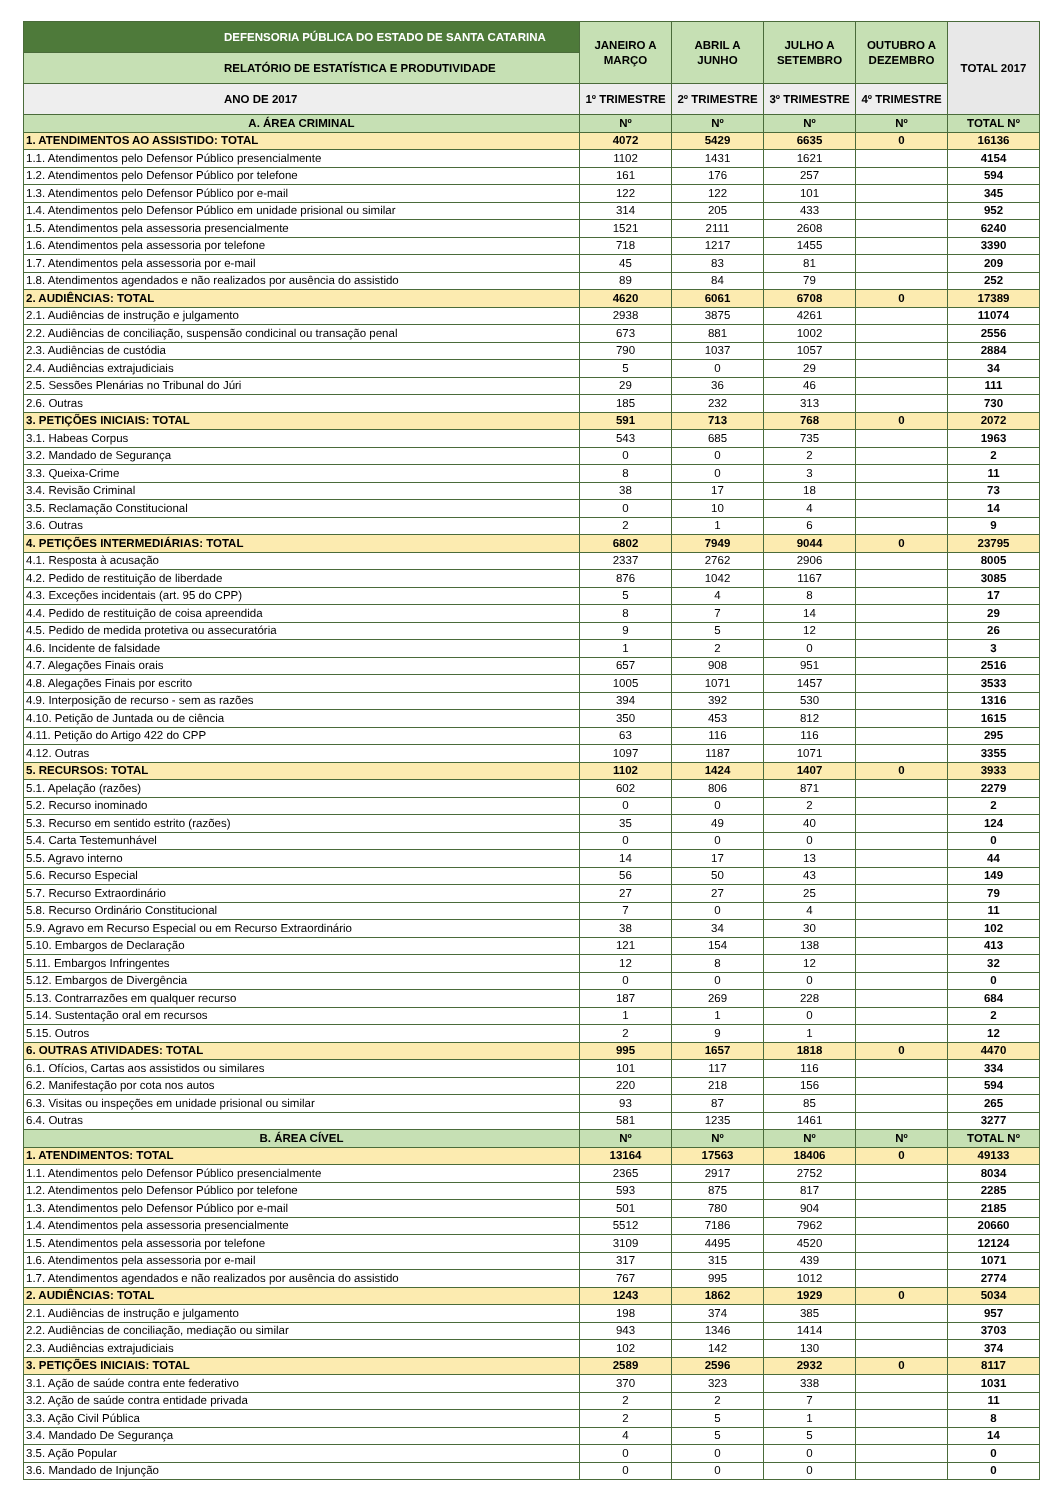| DEFENSORIA PÚBLICA DO ESTADO DE SANTA CATARINA | JANEIRO A MARÇO | ABRIL A JUNHO | JULHO A SETEMBRO | OUTUBRO A DEZEMBRO | TOTAL 2017 |
| RELATÓRIO DE ESTATÍSTICA E PRODUTIVIDADE | | | | | |
| ANO DE 2017 | 1º TRIMESTRE | 2º TRIMESTRE | 3º TRIMESTRE | 4º TRIMESTRE | |
| A. ÁREA CRIMINAL | Nº | Nº | Nº | Nº | TOTAL Nº |
| 1. ATENDIMENTOS AO ASSISTIDO: TOTAL | 4072 | 5429 | 6635 | 0 | 16136 |
| 1.1. Atendimentos pelo Defensor Público presencialmente | 1102 | 1431 | 1621 | | 4154 |
| 1.2. Atendimentos pelo Defensor Público por telefone | 161 | 176 | 257 | | 594 |
| 1.3. Atendimentos pelo Defensor Público por e-mail | 122 | 122 | 101 | | 345 |
| 1.4. Atendimentos pelo Defensor Público em unidade prisional ou similar | 314 | 205 | 433 | | 952 |
| 1.5. Atendimentos pela assessoria presencialmente | 1521 | 2111 | 2608 | | 6240 |
| 1.6. Atendimentos pela assessoria por telefone | 718 | 1217 | 1455 | | 3390 |
| 1.7. Atendimentos pela assessoria por e-mail | 45 | 83 | 81 | | 209 |
| 1.8. Atendimentos agendados e não realizados por ausência do assistido | 89 | 84 | 79 | | 252 |
| 2. AUDIÊNCIAS: TOTAL | 4620 | 6061 | 6708 | 0 | 17389 |
| 2.1. Audiências de instrução e julgamento | 2938 | 3875 | 4261 | | 11074 |
| 2.2. Audiências de conciliação, suspensão condicinal ou transação penal | 673 | 881 | 1002 | | 2556 |
| 2.3. Audiências de custódia | 790 | 1037 | 1057 | | 2884 |
| 2.4. Audiências extrajudiciais | 5 | 0 | 29 | | 34 |
| 2.5. Sessões Plenárias no Tribunal do Júri | 29 | 36 | 46 | | 111 |
| 2.6. Outras | 185 | 232 | 313 | | 730 |
| 3. PETIÇÕES INICIAIS: TOTAL | 591 | 713 | 768 | 0 | 2072 |
| 3.1. Habeas Corpus | 543 | 685 | 735 | | 1963 |
| 3.2. Mandado de Segurança | 0 | 0 | 2 | | 2 |
| 3.3. Queixa-Crime | 8 | 0 | 3 | | 11 |
| 3.4. Revisão Criminal | 38 | 17 | 18 | | 73 |
| 3.5. Reclamação Constitucional | 0 | 10 | 4 | | 14 |
| 3.6. Outras | 2 | 1 | 6 | | 9 |
| 4. PETIÇÕES INTERMEDIÁRIAS: TOTAL | 6802 | 7949 | 9044 | 0 | 23795 |
| 4.1. Resposta à acusação | 2337 | 2762 | 2906 | | 8005 |
| 4.2. Pedido de restituição de liberdade | 876 | 1042 | 1167 | | 3085 |
| 4.3. Exceções incidentais (art. 95 do CPP) | 5 | 4 | 8 | | 17 |
| 4.4. Pedido de restituição de coisa apreendida | 8 | 7 | 14 | | 29 |
| 4.5. Pedido de medida protetiva ou assecuratória | 9 | 5 | 12 | | 26 |
| 4.6. Incidente de falsidade | 1 | 2 | 0 | | 3 |
| 4.7. Alegações Finais orais | 657 | 908 | 951 | | 2516 |
| 4.8. Alegações Finais por escrito | 1005 | 1071 | 1457 | | 3533 |
| 4.9. Interposição de recurso - sem as razões | 394 | 392 | 530 | | 1316 |
| 4.10. Petição de Juntada ou de ciência | 350 | 453 | 812 | | 1615 |
| 4.11. Petição do Artigo 422 do CPP | 63 | 116 | 116 | | 295 |
| 4.12. Outras | 1097 | 1187 | 1071 | | 3355 |
| 5. RECURSOS: TOTAL | 1102 | 1424 | 1407 | 0 | 3933 |
| 5.1. Apelação (razões) | 602 | 806 | 871 | | 2279 |
| 5.2. Recurso inominado | 0 | 0 | 2 | | 2 |
| 5.3. Recurso em sentido estrito (razões) | 35 | 49 | 40 | | 124 |
| 5.4. Carta Testemunhável | 0 | 0 | 0 | | 0 |
| 5.5. Agravo interno | 14 | 17 | 13 | | 44 |
| 5.6. Recurso Especial | 56 | 50 | 43 | | 149 |
| 5.7. Recurso Extraordinário | 27 | 27 | 25 | | 79 |
| 5.8. Recurso Ordinário Constitucional | 7 | 0 | 4 | | 11 |
| 5.9. Agravo em Recurso Especial ou em Recurso Extraordinário | 38 | 34 | 30 | | 102 |
| 5.10. Embargos de Declaração | 121 | 154 | 138 | | 413 |
| 5.11. Embargos Infringentes | 12 | 8 | 12 | | 32 |
| 5.12. Embargos de Divergência | 0 | 0 | 0 | | 0 |
| 5.13. Contrarrazões em qualquer recurso | 187 | 269 | 228 | | 684 |
| 5.14. Sustentação oral em recursos | 1 | 1 | 0 | | 2 |
| 5.15. Outros | 2 | 9 | 1 | | 12 |
| 6. OUTRAS ATIVIDADES: TOTAL | 995 | 1657 | 1818 | 0 | 4470 |
| 6.1. Ofícios, Cartas aos assistidos ou similares | 101 | 117 | 116 | | 334 |
| 6.2. Manifestação por cota nos autos | 220 | 218 | 156 | | 594 |
| 6.3. Visitas ou inspeções em unidade prisional ou similar | 93 | 87 | 85 | | 265 |
| 6.4. Outras | 581 | 1235 | 1461 | | 3277 |
| B. ÁREA CÍVEL | Nº | Nº | Nº | Nº | TOTAL Nº |
| 1. ATENDIMENTOS: TOTAL | 13164 | 17563 | 18406 | 0 | 49133 |
| 1.1. Atendimentos pelo Defensor Público presencialmente | 2365 | 2917 | 2752 | | 8034 |
| 1.2. Atendimentos pelo Defensor Público por telefone | 593 | 875 | 817 | | 2285 |
| 1.3. Atendimentos pelo Defensor Público por e-mail | 501 | 780 | 904 | | 2185 |
| 1.4. Atendimentos pela assessoria presencialmente | 5512 | 7186 | 7962 | | 20660 |
| 1.5. Atendimentos pela assessoria por telefone | 3109 | 4495 | 4520 | | 12124 |
| 1.6. Atendimentos pela assessoria por e-mail | 317 | 315 | 439 | | 1071 |
| 1.7. Atendimentos agendados e não realizados por ausência do assistido | 767 | 995 | 1012 | | 2774 |
| 2. AUDIÊNCIAS: TOTAL | 1243 | 1862 | 1929 | 0 | 5034 |
| 2.1. Audiências de instrução e julgamento | 198 | 374 | 385 | | 957 |
| 2.2. Audiências de conciliação, mediação ou similar | 943 | 1346 | 1414 | | 3703 |
| 2.3. Audiências extrajudiciais | 102 | 142 | 130 | | 374 |
| 3. PETIÇÕES INICIAIS: TOTAL | 2589 | 2596 | 2932 | 0 | 8117 |
| 3.1. Ação de saúde contra ente federativo | 370 | 323 | 338 | | 1031 |
| 3.2. Ação de saúde contra entidade privada | 2 | 2 | 7 | | 11 |
| 3.3. Ação Civil Pública | 2 | 5 | 1 | | 8 |
| 3.4. Mandado De Segurança | 4 | 5 | 5 | | 14 |
| 3.5. Ação Popular | 0 | 0 | 0 | | 0 |
| 3.6. Mandado de Injunção | 0 | 0 | 0 | | 0 |